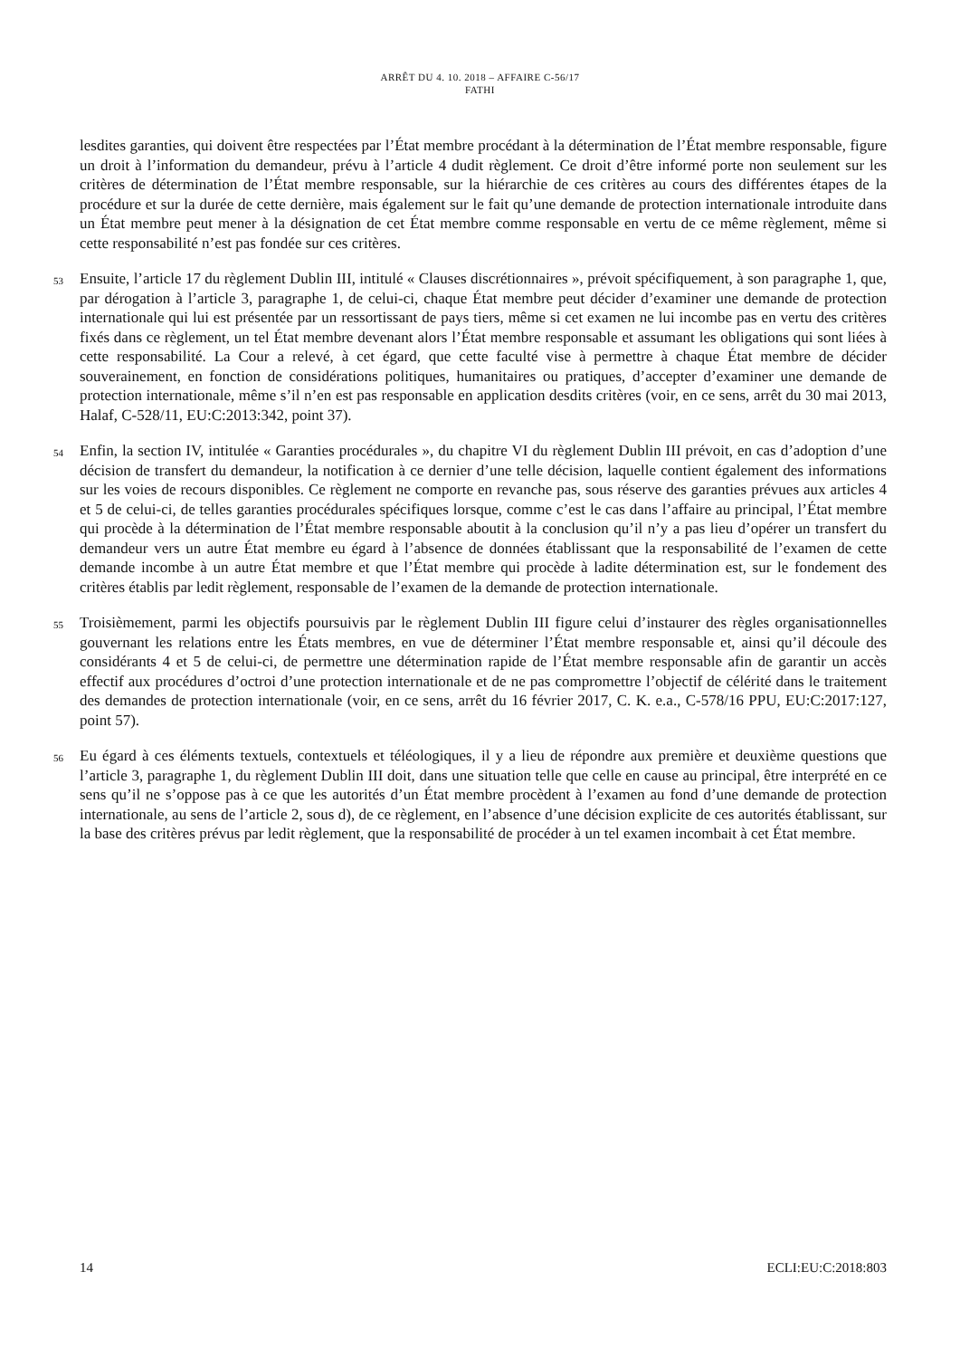ARRÊT DU 4. 10. 2018 – AFFAIRE C-56/17
FATHI
lesdites garanties, qui doivent être respectées par l’État membre procédant à la détermination de l’État membre responsable, figure un droit à l’information du demandeur, prévu à l’article 4 dudit règlement. Ce droit d’être informé porte non seulement sur les critères de détermination de l’État membre responsable, sur la hiérarchie de ces critères au cours des différentes étapes de la procédure et sur la durée de cette dernière, mais également sur le fait qu’une demande de protection internationale introduite dans un État membre peut mener à la désignation de cet État membre comme responsable en vertu de ce même règlement, même si cette responsabilité n’est pas fondée sur ces critères.
53 Ensuite, l’article 17 du règlement Dublin III, intitulé « Clauses discrétionnaires », prévoit spécifiquement, à son paragraphe 1, que, par dérogation à l’article 3, paragraphe 1, de celui-ci, chaque État membre peut décider d’examiner une demande de protection internationale qui lui est présentée par un ressortissant de pays tiers, même si cet examen ne lui incombe pas en vertu des critères fixés dans ce règlement, un tel État membre devenant alors l’État membre responsable et assumant les obligations qui sont liées à cette responsabilité. La Cour a relevé, à cet égard, que cette faculté vise à permettre à chaque État membre de décider souverainement, en fonction de considérations politiques, humanitaires ou pratiques, d’accepter d’examiner une demande de protection internationale, même s’il n’en est pas responsable en application desdits critères (voir, en ce sens, arrêt du 30 mai 2013, Halaf, C-528/11, EU:C:2013:342, point 37).
54 Enfin, la section IV, intitulée « Garanties procédurales », du chapitre VI du règlement Dublin III prévoit, en cas d’adoption d’une décision de transfert du demandeur, la notification à ce dernier d’une telle décision, laquelle contient également des informations sur les voies de recours disponibles. Ce règlement ne comporte en revanche pas, sous réserve des garanties prévues aux articles 4 et 5 de celui-ci, de telles garanties procédurales spécifiques lorsque, comme c’est le cas dans l’affaire au principal, l’État membre qui procède à la détermination de l’État membre responsable aboutit à la conclusion qu’il n’y a pas lieu d’opérer un transfert du demandeur vers un autre État membre eu égard à l’absence de données établissant que la responsabilité de l’examen de cette demande incombe à un autre État membre et que l’État membre qui procède à ladite détermination est, sur le fondement des critères établis par ledit règlement, responsable de l’examen de la demande de protection internationale.
55 Troisièmement, parmi les objectifs poursuivis par le règlement Dublin III figure celui d’instaurer des règles organisationnelles gouvernant les relations entre les États membres, en vue de déterminer l’État membre responsable et, ainsi qu’il découle des considérants 4 et 5 de celui-ci, de permettre une détermination rapide de l’État membre responsable afin de garantir un accès effectif aux procédures d’octroi d’une protection internationale et de ne pas compromettre l’objectif de célérité dans le traitement des demandes de protection internationale (voir, en ce sens, arrêt du 16 février 2017, C. K. e.a., C-578/16 PPU, EU:C:2017:127, point 57).
56 Eu égard à ces éléments textuels, contextuels et téléologiques, il y a lieu de répondre aux première et deuxième questions que l’article 3, paragraphe 1, du règlement Dublin III doit, dans une situation telle que celle en cause au principal, être interprété en ce sens qu’il ne s’oppose pas à ce que les autorités d’un État membre procèdent à l’examen au fond d’une demande de protection internationale, au sens de l’article 2, sous d), de ce règlement, en l’absence d’une décision explicite de ces autorités établissant, sur la base des critères prévus par ledit règlement, que la responsabilité de procéder à un tel examen incombait à cet État membre.
14 ECLI:EU:C:2018:803